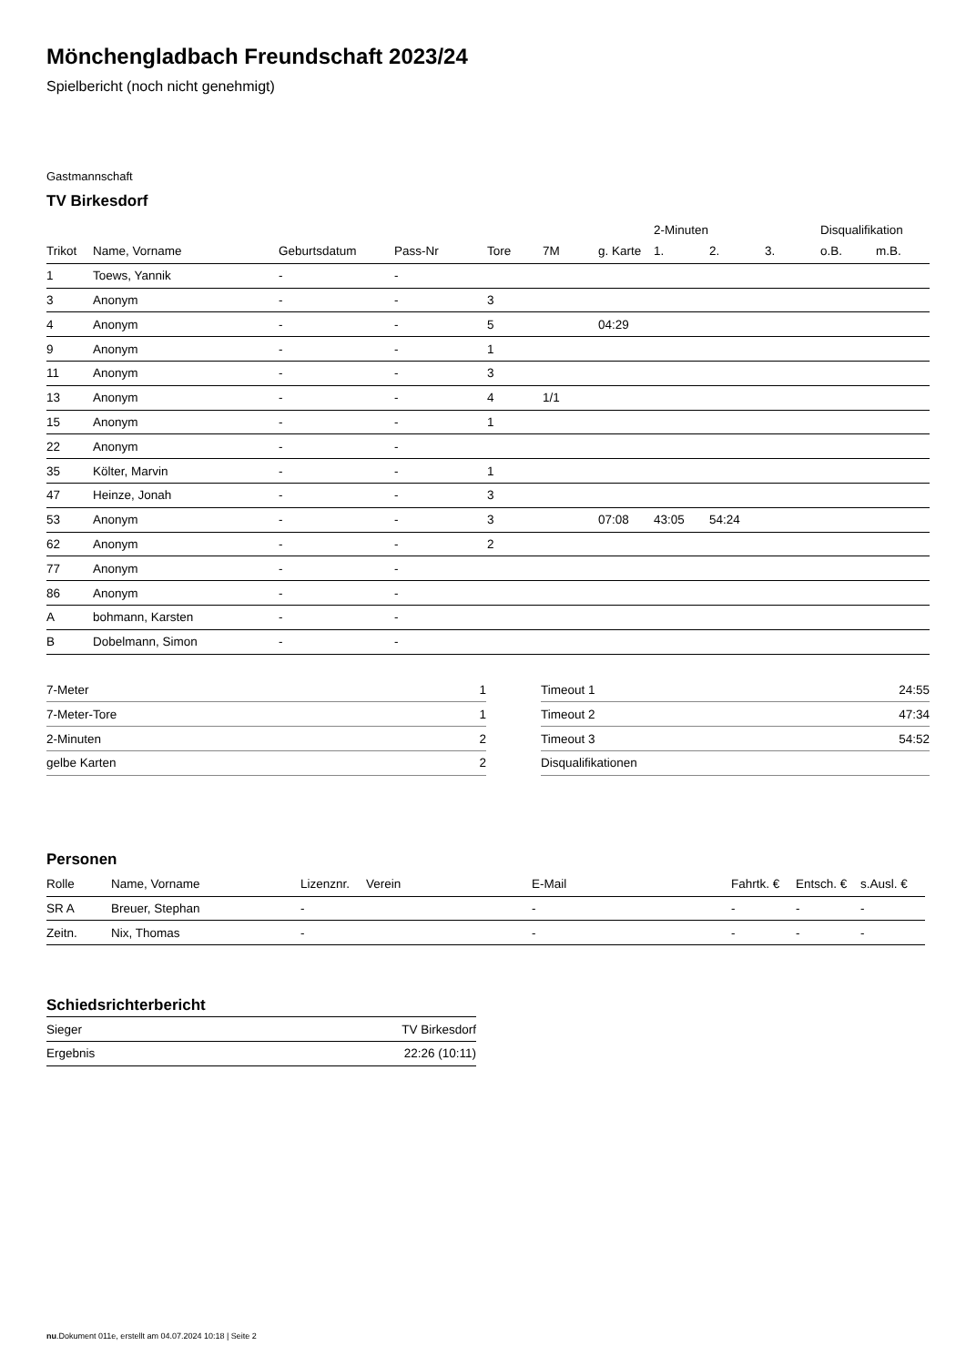Mönchengladbach Freundschaft 2023/24
Spielbericht (noch nicht genehmigt)
Gastmannschaft
TV Birkesdorf
| | | | | | | | 2-Minuten | | | Disqualifikation | |
| --- | --- | --- | --- | --- | --- | --- | --- | --- | --- | --- | --- |
| Trikot | Name, Vorname | Geburtsdatum | Pass-Nr | Tore | 7M | g. Karte | 1. | 2. | 3. | o.B. | m.B. |
| 1 | Toews, Yannik | - | - | | | | | | | | |
| 3 | Anonym | - | - | 3 | | | | | | | |
| 4 | Anonym | - | - | 5 | | 04:29 | | | | | |
| 9 | Anonym | - | - | 1 | | | | | | | |
| 11 | Anonym | - | - | 3 | | | | | | | |
| 13 | Anonym | - | - | 4 | 1/1 | | | | | | |
| 15 | Anonym | - | - | 1 | | | | | | | |
| 22 | Anonym | - | - | | | | | | | | |
| 35 | Költer, Marvin | - | - | 1 | | | | | | | |
| 47 | Heinze, Jonah | - | - | 3 | | | | | | | |
| 53 | Anonym | - | - | 3 | | 07:08 | 43:05 | 54:24 | | | |
| 62 | Anonym | - | - | 2 | | | | | | | |
| 77 | Anonym | - | - | | | | | | | | |
| 86 | Anonym | - | - | | | | | | | | |
| A | bohmann, Karsten | - | - | | | | | | | | |
| B | Dobelmann, Simon | - | - | | | | | | | | |
| 7-Meter | 1 |
| 7-Meter-Tore | 1 |
| 2-Minuten | 2 |
| gelbe Karten | 2 |
| Timeout 1 | 24:55 |
| Timeout 2 | 47:34 |
| Timeout 3 | 54:52 |
| Disqualifikationen | |
Personen
| Rolle | Name, Vorname | Lizenznr. | Verein | E-Mail | Fahrtk. € | Entsch. € | s.Ausl. € |
| --- | --- | --- | --- | --- | --- | --- | --- |
| SR A | Breuer, Stephan | - | | - | - | - | - |
| Zeitn. | Nix, Thomas | - | | - | - | - | - |
Schiedsrichterbericht
| Sieger | TV Birkesdorf |
| Ergebnis | 22:26 (10:11) |
nu.Dokument 011e, erstellt am 04.07.2024 10:18 | Seite 2